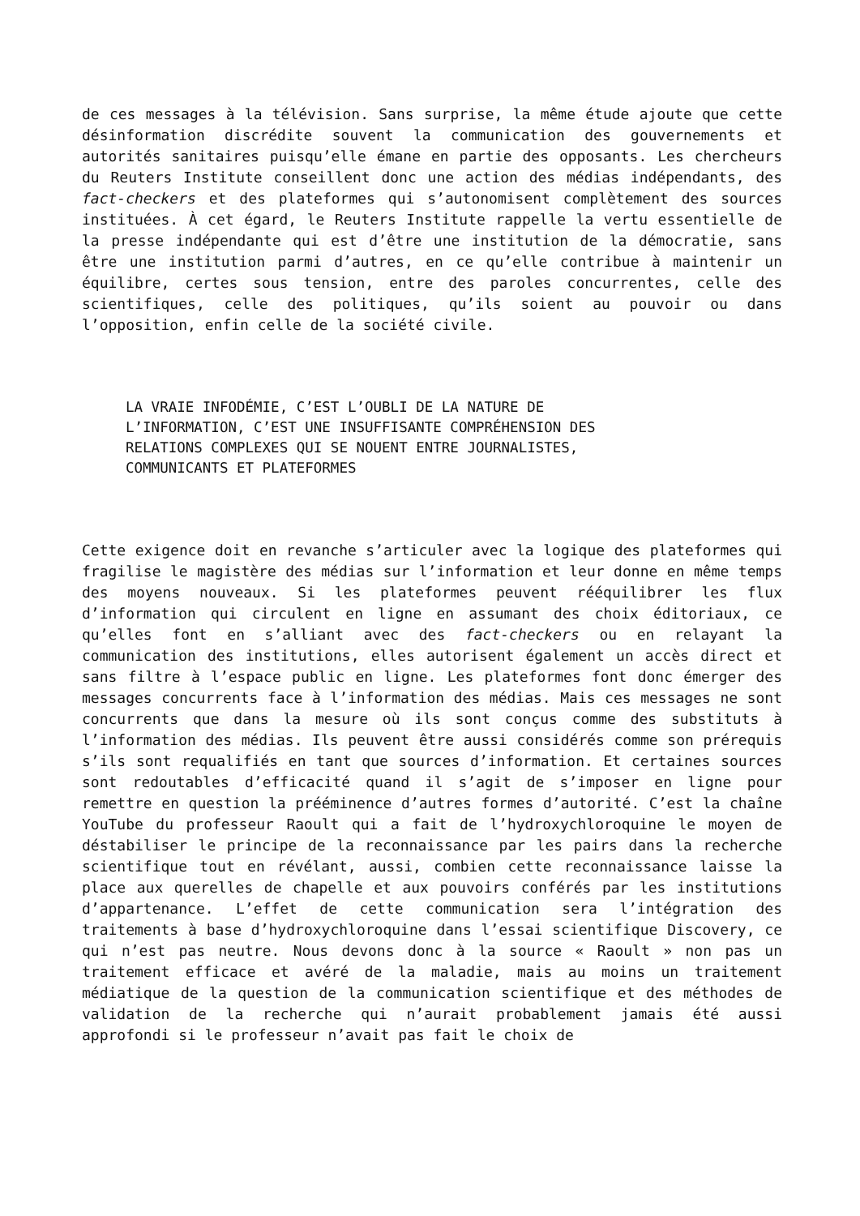de ces messages à la télévision. Sans surprise, la même étude ajoute que cette désinformation discrédite souvent la communication des gouvernements et autorités sanitaires puisqu’elle émane en partie des opposants. Les chercheurs du Reuters Institute conseillent donc une action des médias indépendants, des fact-checkers et des plateformes qui s’autonomisent complètement des sources instituées. À cet égard, le Reuters Institute rappelle la vertu essentielle de la presse indépendante qui est d’être une institution de la démocratie, sans être une institution parmi d’autres, en ce qu’elle contribue à maintenir un équilibre, certes sous tension, entre des paroles concurrentes, celle des scientifiques, celle des politiques, qu’ils soient au pouvoir ou dans l’opposition, enfin celle de la société civile.
LA VRAIE INFODÉMIE, C’EST L’OUBLI DE LA NATURE DE L’INFORMATION, C’EST UNE INSUFFISANTE COMPRÉHENSION DES RELATIONS COMPLEXES QUI SE NOUENT ENTRE JOURNALISTES, COMMUNICANTS ET PLATEFORMES
Cette exigence doit en revanche s’articuler avec la logique des plateformes qui fragilise le magistère des médias sur l’information et leur donne en même temps des moyens nouveaux. Si les plateformes peuvent rééquilibrer les flux d’information qui circulent en ligne en assumant des choix éditoriaux, ce qu’elles font en s’alliant avec des fact-checkers ou en relayant la communication des institutions, elles autorisent également un accès direct et sans filtre à l’espace public en ligne. Les plateformes font donc émerger des messages concurrents face à l’information des médias. Mais ces messages ne sont concurrents que dans la mesure où ils sont conçus comme des substituts à l’information des médias. Ils peuvent être aussi considérés comme son prérequis s’ils sont requalifiés en tant que sources d’information. Et certaines sources sont redoutables d’efficacité quand il s’agit de s’imposer en ligne pour remettre en question la prééminence d’autres formes d’autorité. C’est la chaîne YouTube du professeur Raoult qui a fait de l’hydroxychloroquine le moyen de déstabiliser le principe de la reconnaissance par les pairs dans la recherche scientifique tout en révélant, aussi, combien cette reconnaissance laisse la place aux querelles de chapelle et aux pouvoirs conférés par les institutions d’appartenance. L’effet de cette communication sera l’intégration des traitements à base d’hydroxychloroquine dans l’essai scientifique Discovery, ce qui n’est pas neutre. Nous devons donc à la source « Raoult » non pas un traitement efficace et avéré de la maladie, mais au moins un traitement médiatique de la question de la communication scientifique et des méthodes de validation de la recherche qui n’aurait probablement jamais été aussi approfondi si le professeur n’avait pas fait le choix de